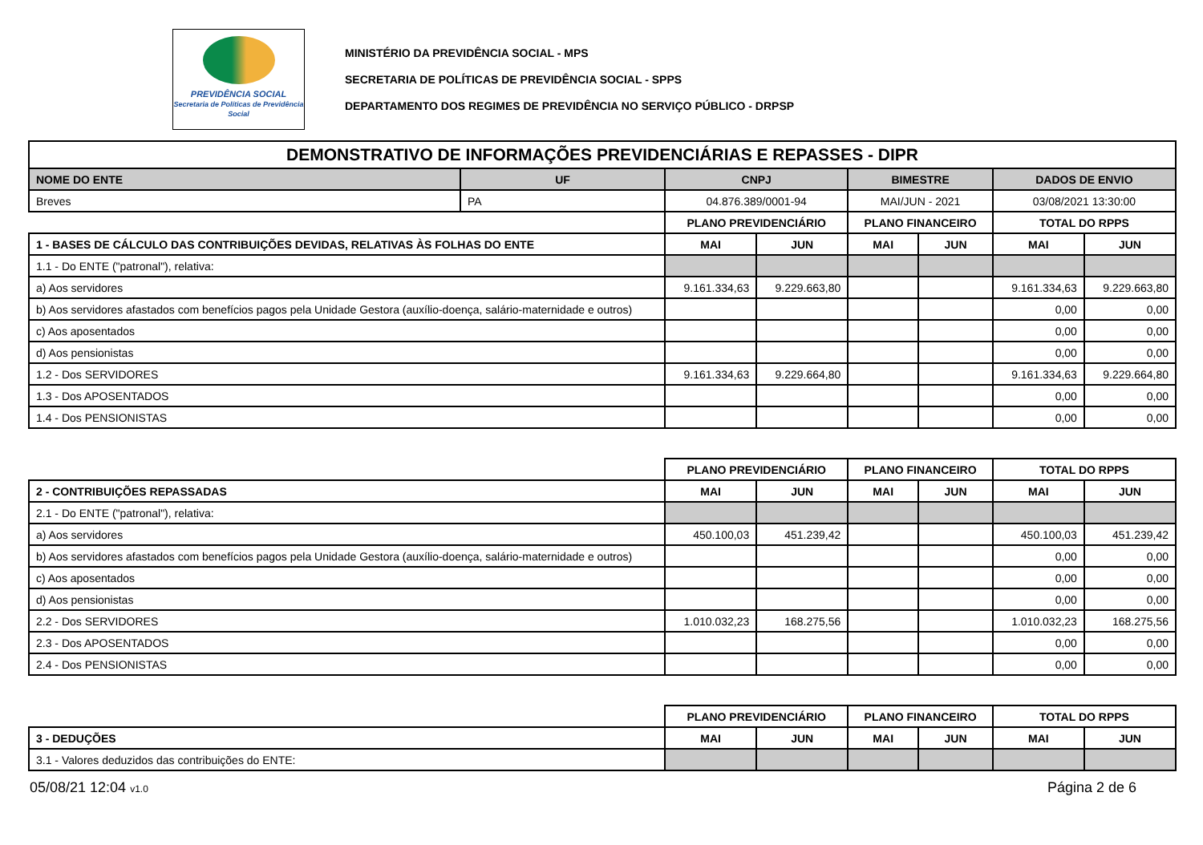PREVIDÊNCIA SOCIAL
Secretaria de Políticas de Previdência Social
MINISTÉRIO DA PREVIDÊNCIA SOCIAL - MPS
SECRETARIA DE POLÍTICAS DE PREVIDÊNCIA SOCIAL - SPPS
DEPARTAMENTO DOS REGIMES DE PREVIDÊNCIA NO SERVIÇO PÚBLICO - DRPSP
| DEMONSTRATIVO DE INFORMAÇÕES PREVIDENCIÁRIAS E REPASSES - DIPR | | | | | | | |
| --- | --- | --- | --- | --- | --- | --- | --- |
| NOME DO ENTE | UF | CNPJ | | BIMESTRE | | DADOS DE ENVIO | |
| Breves | PA | 04.876.389/0001-94 | | MAI/JUN - 2021 | | 03/08/2021 13:30:00 | |
| | | PLANO PREVIDENCIÁRIO | | PLANO FINANCEIRO | | TOTAL DO RPPS | |
| 1 - BASES DE CÁLCULO DAS CONTRIBUIÇÕES DEVIDAS, RELATIVAS ÀS FOLHAS DO ENTE | | MAI | JUN | MAI | JUN | MAI | JUN |
| 1.1 - Do ENTE ("patronal"), relativa: | | | | | | | |
| a) Aos servidores | | 9.161.334,63 | 9.229.663,80 | | | 9.161.334,63 | 9.229.663,80 |
| b) Aos servidores afastados com benefícios pagos pela Unidade Gestora (auxílio-doença, salário-maternidade e outros) | | | | | | 0,00 | 0,00 |
| c) Aos aposentados | | | | | | 0,00 | 0,00 |
| d) Aos pensionistas | | | | | | 0,00 | 0,00 |
| 1.2 - Dos SERVIDORES | | 9.161.334,63 | 9.229.664,80 | | | 9.161.334,63 | 9.229.664,80 |
| 1.3 - Dos APOSENTADOS | | | | | | 0,00 | 0,00 |
| 1.4 - Dos PENSIONISTAS | | | | | | 0,00 | 0,00 |
| | | PLANO PREVIDENCIÁRIO | | PLANO FINANCEIRO | | TOTAL DO RPPS | |
| 2 - CONTRIBUIÇÕES REPASSADAS | | MAI | JUN | MAI | JUN | MAI | JUN |
| 2.1 - Do ENTE ("patronal"), relativa: | | | | | | | |
| a) Aos servidores | | 450.100,03 | 451.239,42 | | | 450.100,03 | 451.239,42 |
| b) Aos servidores afastados com benefícios pagos pela Unidade Gestora (auxílio-doença, salário-maternidade e outros) | | | | | | 0,00 | 0,00 |
| c) Aos aposentados | | | | | | 0,00 | 0,00 |
| d) Aos pensionistas | | | | | | 0,00 | 0,00 |
| 2.2 - Dos SERVIDORES | | 1.010.032,23 | 168.275,56 | | | 1.010.032,23 | 168.275,56 |
| 2.3 - Dos APOSENTADOS | | | | | | 0,00 | 0,00 |
| 2.4 - Dos PENSIONISTAS | | | | | | 0,00 | 0,00 |
| | | PLANO PREVIDENCIÁRIO | | PLANO FINANCEIRO | | TOTAL DO RPPS | |
| 3 - DEDUÇÕES | | MAI | JUN | MAI | JUN | MAI | JUN |
| 3.1 - Valores deduzidos das contribuições do ENTE: | | | | | | | |
05/08/21 12:04 v1.0 Página 2 de 6